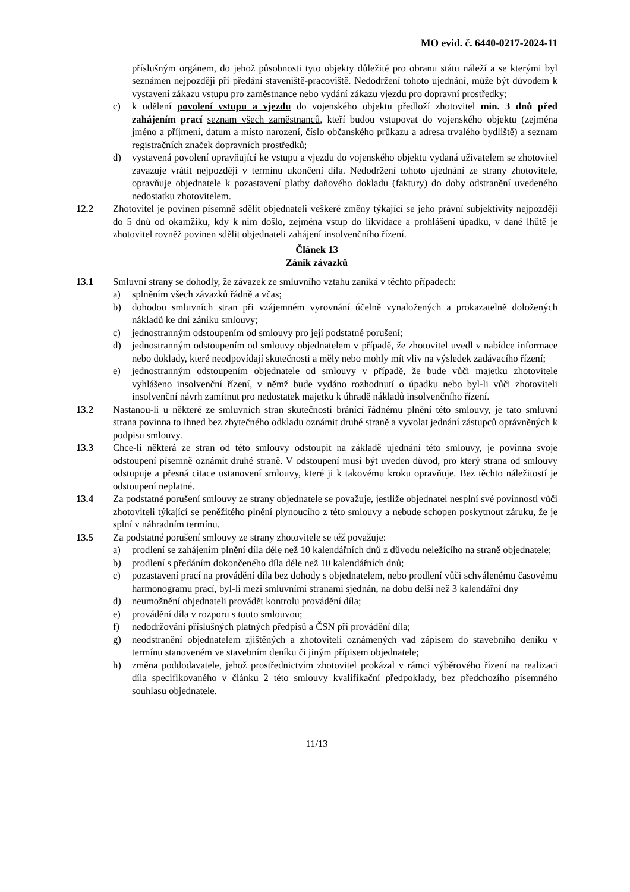MO evid. č. 6440-0217-2024-11
příslušným orgánem, do jehož působnosti tyto objekty důležité pro obranu státu náleží a se kterými byl seznámen nejpozději při předání staveniště-pracoviště. Nedodržení tohoto ujednání, může být důvodem k vystavení zákazu vstupu pro zaměstnance nebo vydání zákazu vjezdu pro dopravní prostředky;
c) k udělení povolení vstupu a vjezdu do vojenského objektu předloží zhotovitel min. 3 dnů před zahájením prací seznam všech zaměstnanců, kteří budou vstupovat do vojenského objektu (zejména jméno a příjmení, datum a místo narození, číslo občanského průkazu a adresa trvalého bydliště) a seznam registračních značek dopravních prostředků;
d) vystavená povolení opravňující ke vstupu a vjezdu do vojenského objektu vydaná uživatelem se zhotovitel zavazuje vrátit nejpozději v termínu ukončení díla. Nedodržení tohoto ujednání ze strany zhotovitele, opravňuje objednatele k pozastavení platby daňového dokladu (faktury) do doby odstranění uvedeného nedostatku zhotovitelem.
12.2 Zhotovitel je povinen písemně sdělit objednateli veškeré změny týkající se jeho právní subjektivity nejpozději do 5 dnů od okamžiku, kdy k nim došlo, zejména vstup do likvidace a prohlášení úpadku, v dané lhůtě je zhotovitel rovněž povinen sdělit objednateli zahájení insolvenčního řízení.
Článek 13
Zánik závazků
13.1 Smluvní strany se dohodly, že závazek ze smluvního vztahu zaniká v těchto případech:
a) splněním všech závazků řádně a včas;
b) dohodou smluvních stran při vzájemném vyrovnání účelně vynaložených a prokazatelně doložených nákladů ke dni zániku smlouvy;
c) jednostranným odstoupením od smlouvy pro její podstatné porušení;
d) jednostranným odstoupením od smlouvy objednatelem v případě, že zhotovitel uvedl v nabídce informace nebo doklady, které neodpovídají skutečnosti a měly nebo mohly mít vliv na výsledek zadávacího řízení;
e) jednostranným odstoupením objednatele od smlouvy v případě, že bude vůči majetku zhotovitele vyhlášeno insolvenční řízení, v němž bude vydáno rozhodnutí o úpadku nebo byl-li vůči zhotoviteli insolvenční návrh zamítnut pro nedostatek majetku k úhradě nákladů insolvenčního řízení.
13.2 Nastanou-li u některé ze smluvních stran skutečnosti bránící řádnému plnění této smlouvy, je tato smluvní strana povinna to ihned bez zbytečného odkladu oznámit druhé straně a vyvolat jednání zástupců oprávněných k podpisu smlouvy.
13.3 Chce-li některá ze stran od této smlouvy odstoupit na základě ujednání této smlouvy, je povinna svoje odstoupení písemně oznámit druhé straně. V odstoupení musí být uveden důvod, pro který strana od smlouvy odstupuje a přesná citace ustanovení smlouvy, které ji k takovému kroku opravňuje. Bez těchto náležitostí je odstoupení neplatné.
13.4 Za podstatné porušení smlouvy ze strany objednatele se považuje, jestliže objednatel nesplní své povinnosti vůči zhotoviteli týkající se peněžitého plnění plynoucího z této smlouvy a nebude schopen poskytnout záruku, že je splní v náhradním termínu.
13.5 Za podstatné porušení smlouvy ze strany zhotovitele se též považuje:
a) prodlení se zahájením plnění díla déle než 10 kalendářních dnů z důvodu neležícího na straně objednatele;
b) prodlení s předáním dokončeného díla déle než 10 kalendářních dnů;
c) pozastavení prací na provádění díla bez dohody s objednatelem, nebo prodlení vůči schválenému časovému harmonogramu prací, byl-li mezi smluvními stranami sjednán, na dobu delší než 3 kalendářní dny
d) neumožnění objednateli provádět kontrolu provádění díla;
e) provádění díla v rozporu s touto smlouvou;
f) nedodržování příslušných platných předpisů a ČSN při provádění díla;
g) neodstranění objednatelem zjištěných a zhotoviteli oznámených vad zápisem do stavebního deníku v termínu stanoveném ve stavebním deníku či jiným přípisem objednatele;
h) změna poddodavatele, jehož prostřednictvím zhotovitel prokázal v rámci výběrového řízení na realizaci díla specifikovaného v článku 2 této smlouvy kvalifikační předpoklady, bez předchozího písemného souhlasu objednatele.
11/13